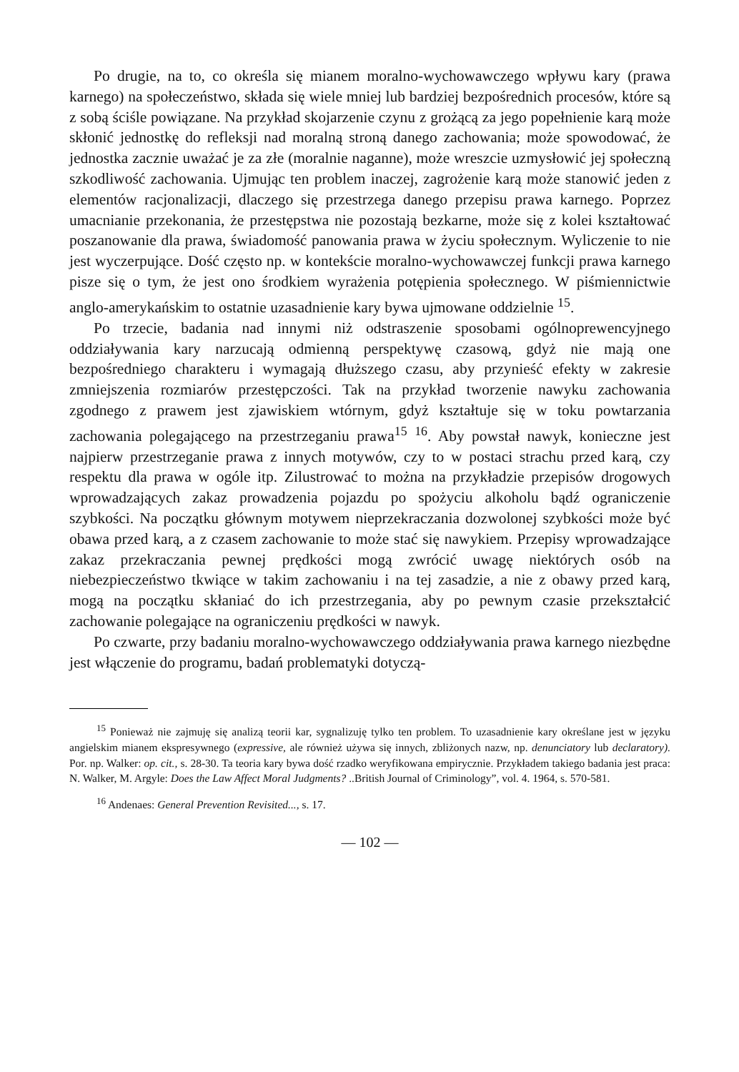Po drugie, na to, co określa się mianem moralno-wychowawczego wpływu kary (prawa karnego) na społeczeństwo, składa się wiele mniej lub bardziej bezpośrednich procesów, które są z sobą ściśle powiązane. Na przykład skojarzenie czynu z grożącą za jego popełnienie karą może skłonić jednostkę do refleksji nad moralną stroną danego zachowania; może spowodować, że jednostka zacznie uważać je za złe (moralnie naganne), może wreszcie uzmysłowić jej społeczną szkodliwość zachowania. Ujmując ten problem inaczej, zagrożenie karą może stanowić jeden z elementów racjonalizacji, dlaczego się przestrzega danego przepisu prawa karnego. Poprzez umacnianie przekonania, że przestępstwa nie pozostają bezkarne, może się z kolei kształtować poszanowanie dla prawa, świadomość panowania prawa w życiu społecznym. Wyliczenie to nie jest wyczerpujące. Dość często np. w kontekście moralno-wychowawczej funkcji prawa karnego pisze się o tym, że jest ono środkiem wyrażenia potępienia społecznego. W piśmiennictwie anglo-amerykańskim to ostatnie uzasadnienie kary bywa ujmowane oddzielnie <sup>15</sup>.
Po trzecie, badania nad innymi niż odstraszenie sposobami ogólnoprewencyjnego oddziaływania kary narzucają odmienną perspektywę czasową, gdyż nie mają one bezpośredniego charakteru i wymagają dłuższego czasu, aby przynieść efekty w zakresie zmniejszenia rozmiarów przestępczości. Tak na przykład tworzenie nawyku zachowania zgodnego z prawem jest zjawiskiem wtórnym, gdyż kształtuje się w toku powtarzania zachowania polegającego na przestrzeganiu prawa<sup>15</sup> <sup>16</sup>. Aby powstał nawyk, konieczne jest najpierw przestrzeganie prawa z innych motywów, czy to w postaci strachu przed karą, czy respektu dla prawa w ogóle itp. Zilustrować to można na przykładzie przepisów drogowych wprowadzających zakaz prowadzenia pojazdu po spożyciu alkoholu bądź ograniczenie szybkości. Na początku głównym motywem nieprzekraczania dozwolonej szybkości może być obawa przed karą, a z czasem zachowanie to może stać się nawykiem. Przepisy wprowadzające zakaz przekraczania pewnej prędkości mogą zwrócić uwagę niektórych osób na niebezpieczeństwo tkwiące w takim zachowaniu i na tej zasadzie, a nie z obawy przed karą, mogą na początku skłaniać do ich przestrzegania, aby po pewnym czasie przekształcić zachowanie polegające na ograniczeniu prędkości w nawyk.
Po czwarte, przy badaniu moralno-wychowawczego oddziaływania prawa karnego niezbędne jest włączenie do programu, badań problematyki dotyczą-
<sup>15</sup> Ponieważ nie zajmuję się analizą teorii kar, sygnalizuję tylko ten problem. To uzasadnienie kary określane jest w języku angielskim mianem ekspresywnego (expressive, ale również używa się innych, zbliżonych nazw, np. denunciatory lub declaratory). Por. np. Walker: op. cit., s. 28-30. Ta teoria kary bywa dość rzadko weryfikowana empirycznie. Przykładem takiego badania jest praca: N. Walker, M. Argyle: Does the Law Affect Moral Judgments? ..British Journal of Criminology”, vol. 4. 1964, s. 570-581.
<sup>16</sup> Andenaes: General Prevention Revisited..., s. 17.
— 102 —